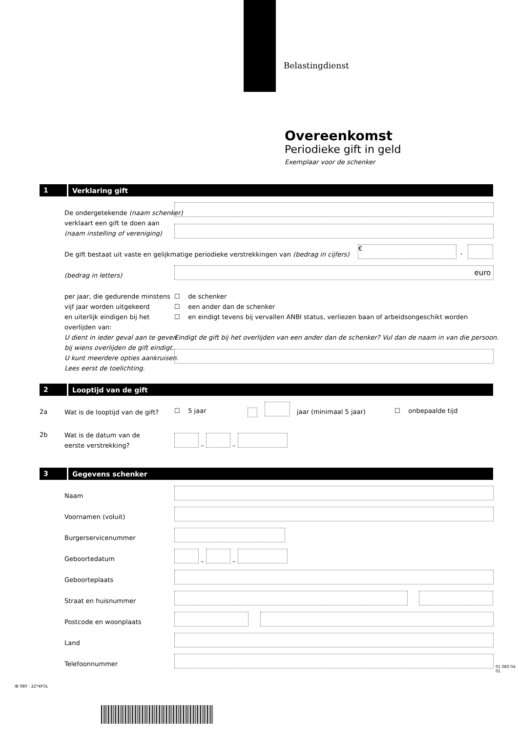Belastingdienst
Overeenkomst
Periodieke gift in geld
Exemplaar voor de schenker
1 Verklaring gift
De ondergetekende (naam schenker)
verklaart een gift te doen aan
(naam instelling of vereniging)
De gift bestaat uit vaste en gelijkmatige periodieke verstrekkingen van (bedrag in cijfers)
€
,
(bedrag in letters) euro
per jaar, die gedurende minstens
vijf jaar worden uitgekeerd
en uiterlijk eindigen bij het
overlijden van:
U dient in ieder geval aan te geven
bij wiens overlijden de gift eindigt.
U kunt meerdere opties aankruisen.
Lees eerst de toelichting.
☐ de schenker
☐ een ander dan de schenker
☐ en eindigt tevens bij vervallen ANBI status, verliezen baan of arbeidsongeschikt worden
Eindigt de gift bij het overlijden van een ander dan de schenker? Vul dan de naam in van die persoon.
2 Looptijd van de gift
2a
Wat is de looptijd van de gift?
☐ 5 jaar jaar (minimaal 5 jaar) ☐ onbepaalde tijd
2b
Wat is de datum van de
eerste verstrekking?
– –
3 Gegevens schenker
Naam
Voornamen (voluit)
Burgerservicenummer
Geboortedatum
– –
Geboorteplaats
Straat en huisnummer
Postcode en woonplaats
Land
Telefoonnummer
IB 080 - 2Z*4FOL
01 080 04 01